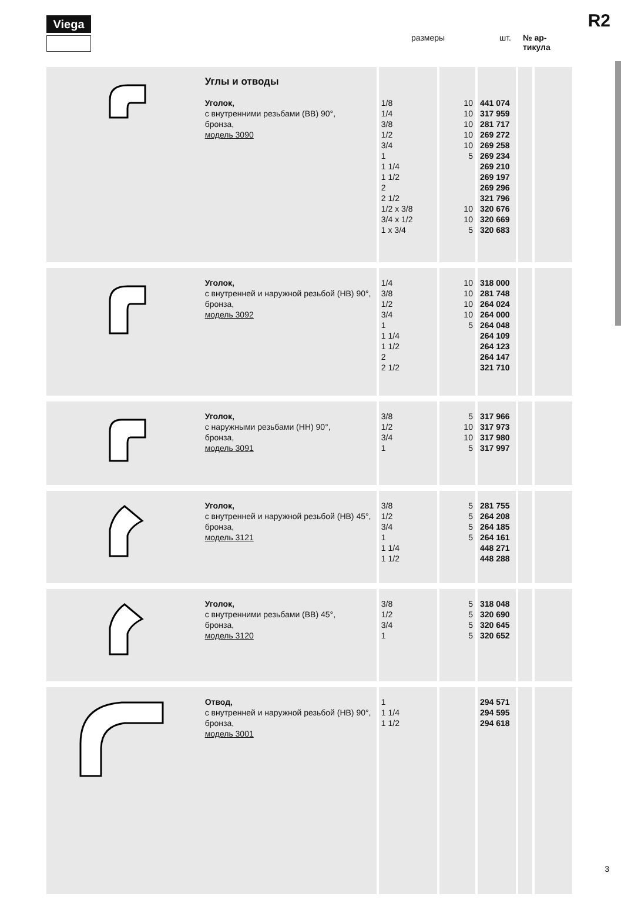Viega R2
размеры шт. № ар-
тикула
| | Углы и отводы Уголок, с внутренними резьбами (ВВ) 90°, бронза, модель 3090 | 1/8 1/4 3/8 1/2 3/4 1 1 1/4 1 1/2 2 2 1/2 1/2 x 3/8 3/4 x 1/2 1 x 3/4 | 10 10 10 10 10 5 10 10 5 | 441 074 317 959 281 717 269 272 269 258 269 234 269 210 269 197 269 296 321 796 320 676 320 669 320 683 | | |
| | Уголок, с внутренней и наружной резьбой (НВ) 90°, бронза, модель 3092 | 1/4 3/8 1/2 3/4 1 1 1/4 1 1/2 2 2 1/2 | 10 10 10 10 5 | 318 000 281 748 264 024 264 000 264 048 264 109 264 123 264 147 321 710 | | |
| | Уголок, с наружными резьбами (НН) 90°, бронза, модель 3091 | 3/8 1/2 3/4 1 | 5 10 10 5 | 317 966 317 973 317 980 317 997 | | |
| | Уголок, с внутренней и наружной резьбой (НВ) 45°, бронза, модель 3121 | 3/8 1/2 3/4 1 1 1/4 1 1/2 | 5 5 5 5 | 281 755 264 208 264 185 264 161 448 271 448 288 | | |
| | Уголок, с внутренними резьбами (ВВ) 45°, бронза, модель 3120 | 3/8 1/2 3/4 1 | 5 5 5 5 | 318 048 320 690 320 645 320 652 | | |
| | Отвод, с внутренней и наружной резьбой (НВ) 90°, бронза, модель 3001 | 1 1 1/4 1 1/2 | | 294 571 294 595 294 618 | | |
3